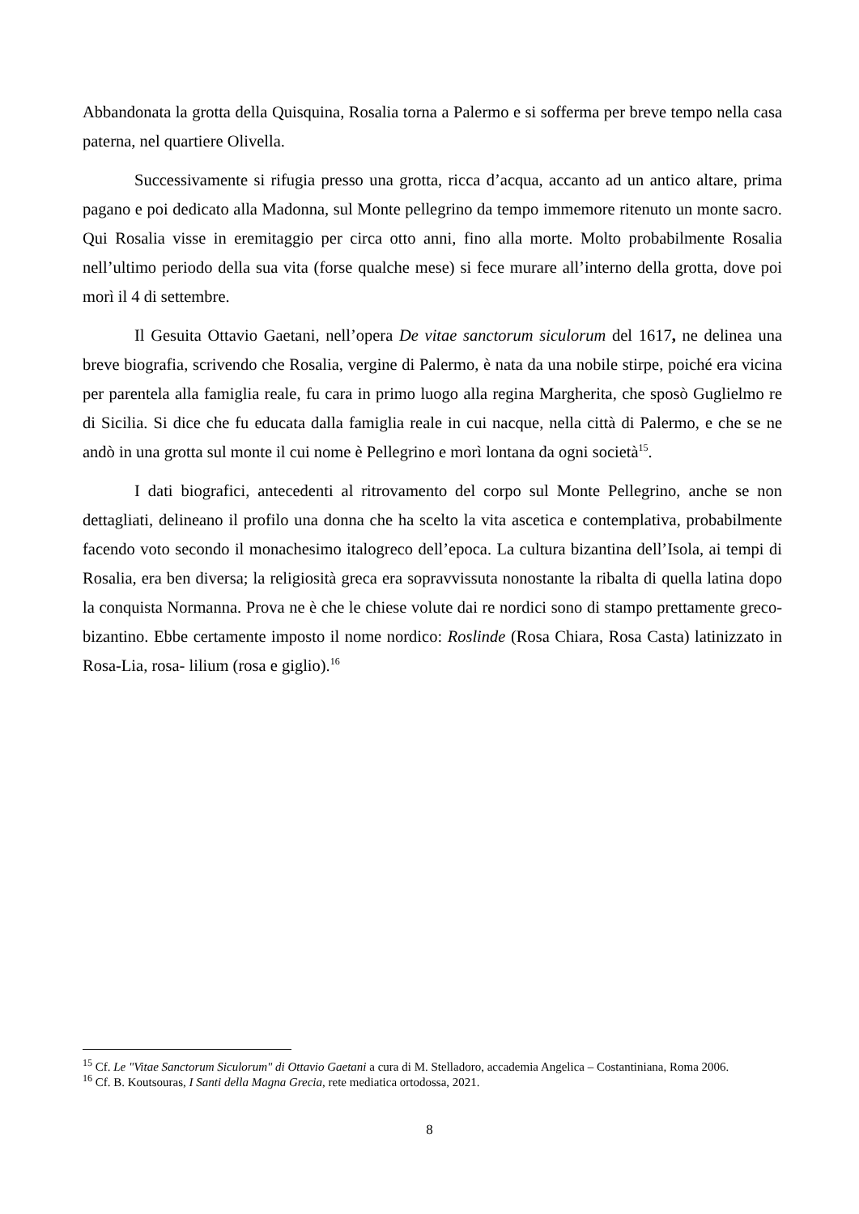Abbandonata la grotta della Quisquina, Rosalia torna a Palermo e si sofferma per breve tempo nella casa paterna, nel quartiere Olivella.
Successivamente si rifugia presso una grotta, ricca d’acqua, accanto ad un antico altare, prima pagano e poi dedicato alla Madonna, sul Monte pellegrino da tempo immemore ritenuto un monte sacro. Qui Rosalia visse in eremitaggio per circa otto anni, fino alla morte. Molto probabilmente Rosalia nell’ultimo periodo della sua vita (forse qualche mese) si fece murare all’interno della grotta, dove poi morì il 4 di settembre.
Il Gesuita Ottavio Gaetani, nell’opera De vitae sanctorum siculorum del 1617, ne delinea una breve biografia, scrivendo che Rosalia, vergine di Palermo, è nata da una nobile stirpe, poiché era vicina per parentela alla famiglia reale, fu cara in primo luogo alla regina Margherita, che sposò Guglielmo re di Sicilia. Si dice che fu educata dalla famiglia reale in cui nacque, nella città di Palermo, e che se ne andò in una grotta sul monte il cui nome è Pellegrino e morì lontana da ogni società<sup>15</sup>.
I dati biografici, antecedenti al ritrovamento del corpo sul Monte Pellegrino, anche se non dettagliati, delineano il profilo una donna che ha scelto la vita ascetica e contemplativa, probabilmente facendo voto secondo il monachesimo italogreco dell’epoca. La cultura bizantina dell’Isola, ai tempi di Rosalia, era ben diversa; la religiosità greca era sopravvissuta nonostante la ribalta di quella latina dopo la conquista Normanna. Prova ne è che le chiese volute dai re nordici sono di stampo prettamente greco-bizantino. Ebbe certamente imposto il nome nordico: Roslinde (Rosa Chiara, Rosa Casta) latinizzato in Rosa-Lia, rosa- lilium (rosa e giglio).<sup>16</sup>
<sup>15</sup> Cf. Le "Vitae Sanctorum Siculorum" di Ottavio Gaetani a cura di M. Stelladoro, accademia Angelica – Costantiniana, Roma 2006.
<sup>16</sup> Cf. B. Koutsouras, I Santi della Magna Grecia, rete mediatica ortodossa, 2021.
8